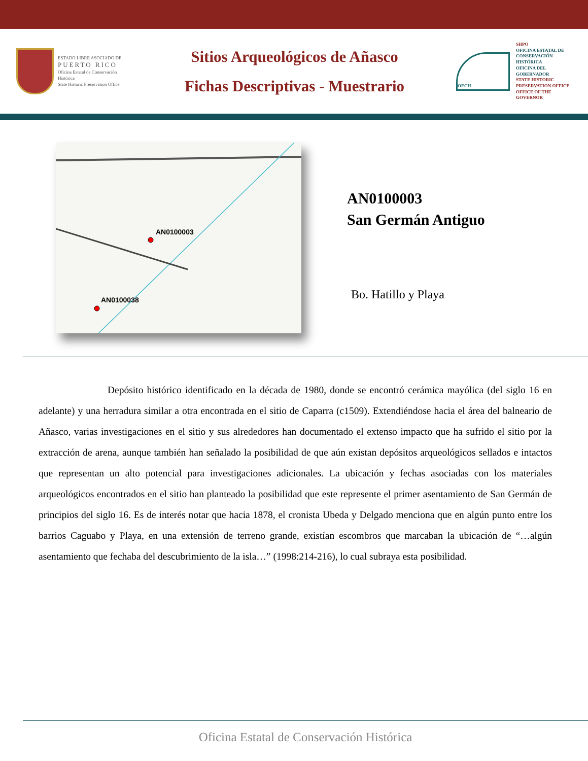ESTADO LIBRE ASOCIADO DE
PUERTO RICO
Oficina Estatal de Conservación Histórica
State Historic Preservation Office
Sitios Arqueológicos de Añasco
Fichas Descriptivas - Muestrario
OECH
SHPO
OFICINA ESTATAL DE CONSERVACIÓN HISTÓRICA
OFICINA DEL GOBERNADOR
STATE HISTORIC PRESERVATION OFFICE
OFFICE OF THE GOVERNOR
AN0100003
AN0100038
AN0100003
San Germán Antiguo
Bo. Hatillo y Playa
Depósito histórico identificado en la década de 1980, donde se encontró cerámica mayólica (del siglo 16 en adelante) y una herradura similar a otra encontrada en el sitio de Caparra (c1509). Extendiéndose hacia el área del balneario de Añasco, varias investigaciones en el sitio y sus alrededores han documentado el extenso impacto que ha sufrido el sitio por la extracción de arena, aunque también han señalado la posibilidad de que aún existan depósitos arqueológicos sellados e intactos que representan un alto potencial para investigaciones adicionales. La ubicación y fechas asociadas con los materiales arqueológicos encontrados en el sitio han planteado la posibilidad que este represente el primer asentamiento de San Germán de principios del siglo 16. Es de interés notar que hacia 1878, el cronista Ubeda y Delgado menciona que en algún punto entre los barrios Caguabo y Playa, en una extensión de terreno grande, existían escombros que marcaban la ubicación de “…algún asentamiento que fechaba del descubrimiento de la isla…” (1998:214-216), lo cual subraya esta posibilidad.
Oficina Estatal de Conservación Histórica